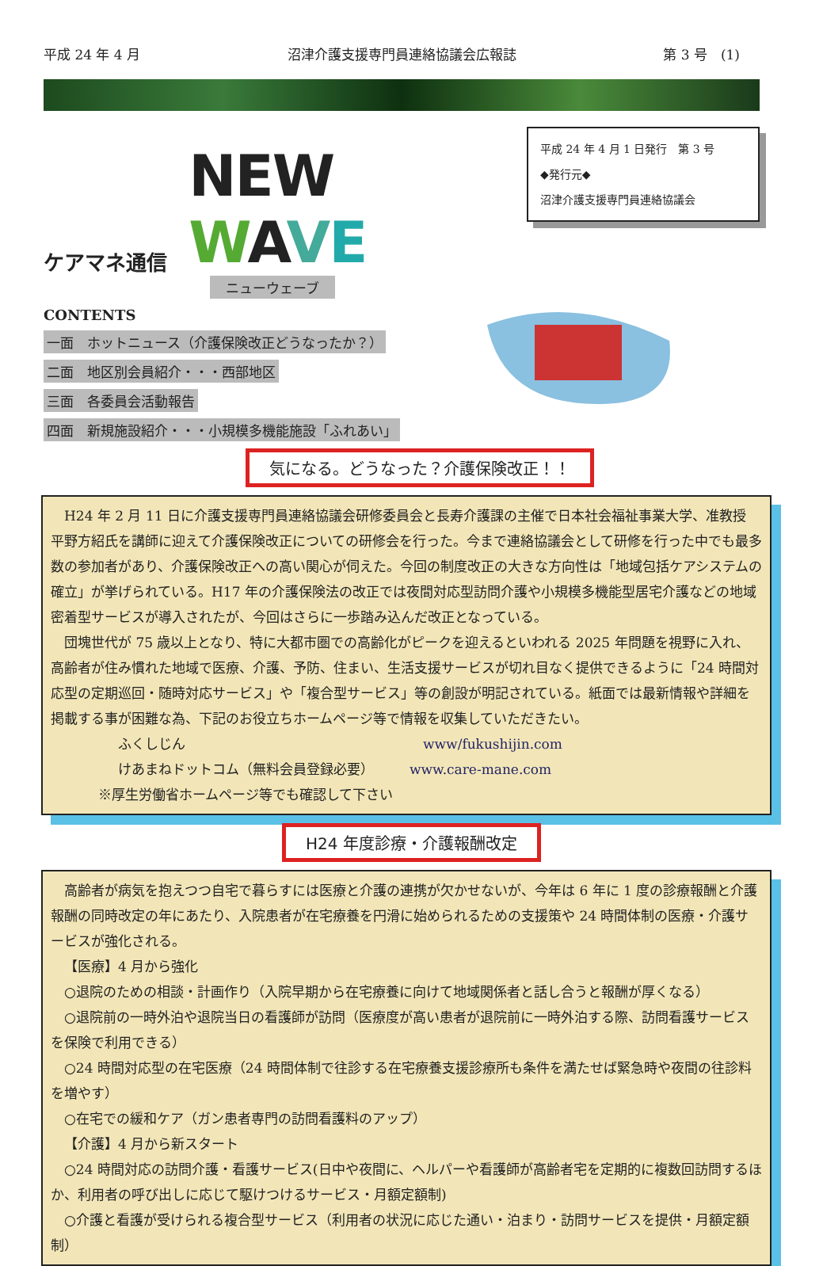平成 24 年 4 月 沼津介護支援専門員連絡協議会広報誌 第 3 号　(1)
ケアマネ通信 NEW WAVE
ニューウェーブ
CONTENTS
一面　ホットニュース（介護保険改正どうなったか？）
二面　地区別会員紹介・・・西部地区
三面　各委員会活動報告
四面　新規施設紹介・・・小規模多機能施設「ふれあい」
平成 24 年 4 月 1 日発行　第 3 号
◆発行元◆
沼津介護支援専門員連絡協議会
気になる。どうなった？介護保険改正！！
H24 年 2 月 11 日に介護支援専門員連絡協議会研修委員会と長寿介護課の主催で日本社会福祉事業大学、准教授　平野方紹氏を講師に迎えて介護保険改正についての研修会を行った。今まで連絡協議会として研修を行った中でも最多数の参加者があり、介護保険改正への高い関心が伺えた。今回の制度改正の大きな方向性は「地域包括ケアシステムの確立」が挙げられている。H17 年の介護保険法の改正では夜間対応型訪問介護や小規模多機能型居宅介護などの地域密着型サービスが導入されたが、今回はさらに一歩踏み込んだ改正となっている。
団塊世代が 75 歳以上となり、特に大都市圏での高齢化がピークを迎えるといわれる 2025 年問題を視野に入れ、高齢者が住み慣れた地域で医療、介護、予防、住まい、生活支援サービスが切れ目なく提供できるように「24 時間対応型の定期巡回・随時対応サービス」や「複合型サービス」等の創設が明記されている。紙面では最新情報や詳細を掲載する事が困難な為、下記のお役立ちホームページ等で情報を収集していただきたい。
ふくしじん www/fukushijin.com
けあまねドットコム（無料会員登録必要） www.care-mane.com
※厚生労働省ホームページ等でも確認して下さい
H24 年度診療・介護報酬改定
高齢者が病気を抱えつつ自宅で暮らすには医療と介護の連携が欠かせないが、今年は 6 年に 1 度の診療報酬と介護報酬の同時改定の年にあたり、入院患者が在宅療養を円滑に始められるための支援策や 24 時間体制の医療・介護サービスが強化される。
【医療】4 月から強化
○退院のための相談・計画作り（入院早期から在宅療養に向けて地域関係者と話し合うと報酬が厚くなる）
○退院前の一時外泊や退院当日の看護師が訪問（医療度が高い患者が退院前に一時外泊する際、訪問看護サービスを保険で利用できる）
○24 時間対応型の在宅医療（24 時間体制で往診する在宅療養支援診療所も条件を満たせば緊急時や夜間の往診料を増やす）
○在宅での緩和ケア（ガン患者専門の訪問看護料のアップ）
【介護】4 月から新スタート
○24 時間対応の訪問介護・看護サービス(日中や夜間に、ヘルパーや看護師が高齢者宅を定期的に複数回訪問するほか、利用者の呼び出しに応じて駆けつけるサービス・月額定額制)
○介護と看護が受けられる複合型サービス（利用者の状況に応じた通い・泊まり・訪問サービスを提供・月額定額制）